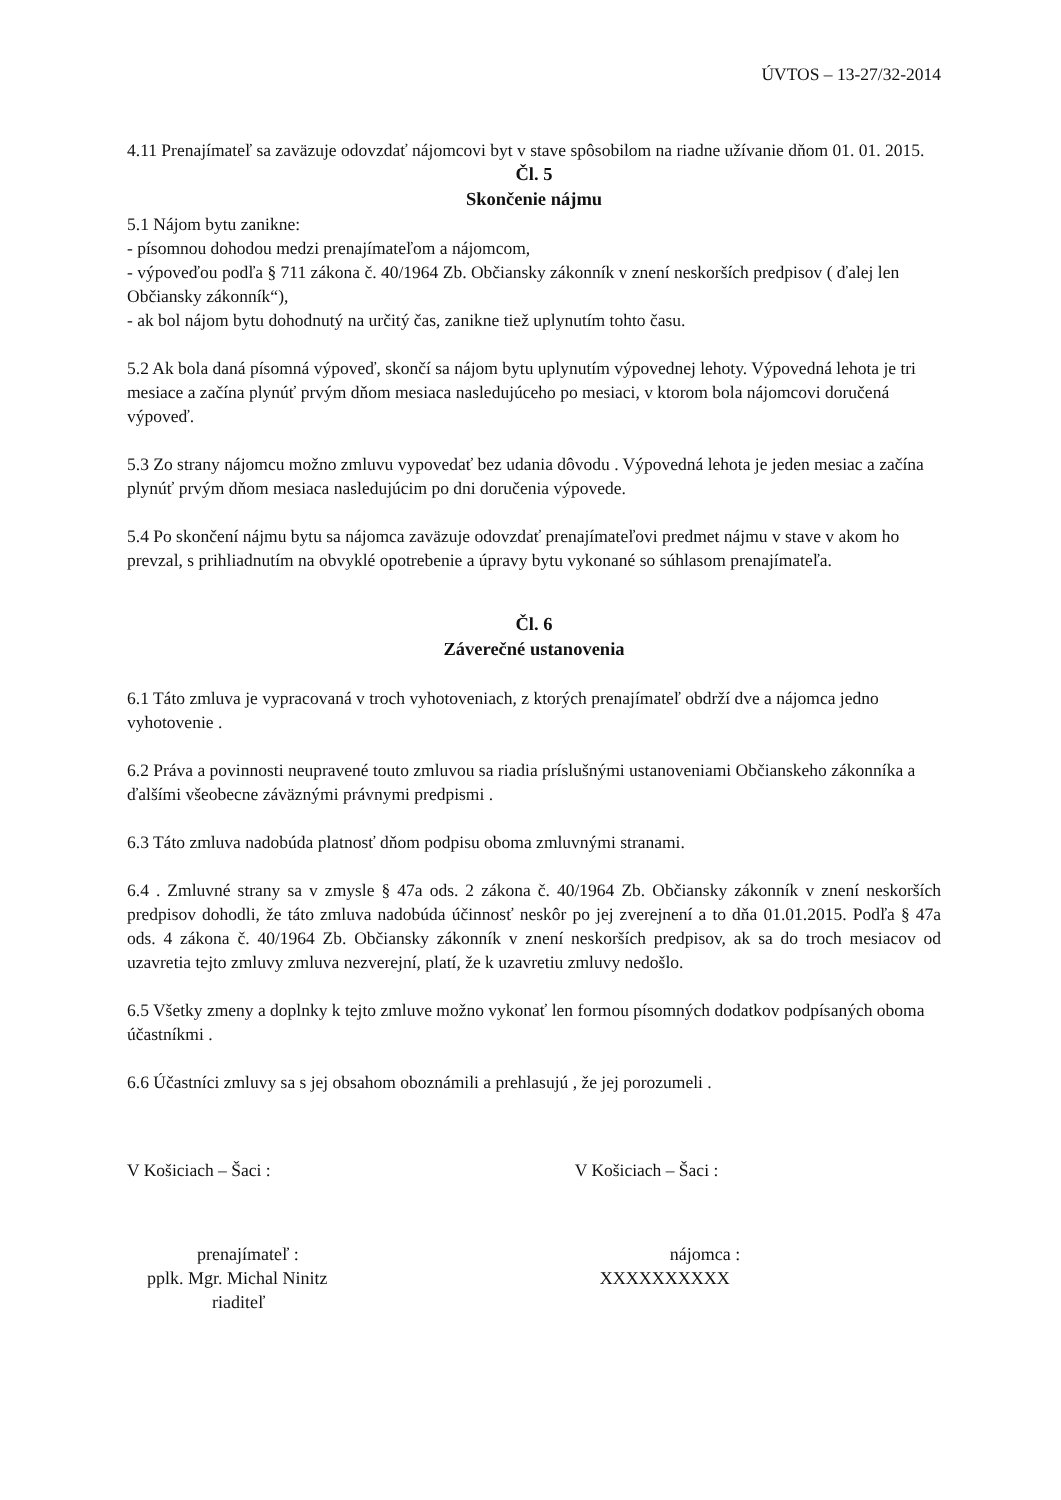ÚVTOS – 13-27/32-2014
4.11 Prenajímateľ sa zaväzuje odovzdať nájomcovi byt v stave spôsobilom na riadne užívanie dňom 01. 01. 2015.
Čl. 5
Skončenie nájmu
5.1 Nájom bytu zanikne:
- písomnou dohodou medzi prenajímateľom a nájomcom,
- výpoveďou podľa § 711 zákona č. 40/1964 Zb. Občiansky zákonník v znení neskorších predpisov ( ďalej len Občiansky zákonník“),
- ak bol nájom bytu dohodnutý na určitý čas, zanikne tiež uplynutím tohto času.
5.2 Ak bola daná písomná výpoveď, skončí sa nájom bytu uplynutím výpovednej lehoty. Výpovedná lehota je tri mesiace a začína plynúť prvým dňom mesiaca nasledujúceho po mesiaci, v ktorom bola nájomcovi doručená výpoveď.
5.3 Zo strany nájomcu možno zmluvu vypovedať bez udania dôvodu . Výpovedná lehota je jeden mesiac a začína plynúť prvým dňom mesiaca nasledujúcim po dni doručenia výpovede.
5.4 Po skončení nájmu bytu sa nájomca zaväzuje odovzdať prenajímateľovi predmet nájmu v stave v akom ho prevzal, s prihliadnutím na obvyklé opotrebenie a úpravy bytu vykonané so súhlasom prenajímateľa.
Čl. 6
Záverečné ustanovenia
6.1 Táto zmluva je vypracovaná v troch vyhotoveniach, z ktorých prenajímateľ obdrží dve a nájomca jedno vyhotovenie .
6.2 Práva a povinnosti neupravené touto zmluvou sa riadia príslušnými ustanoveniami Občianskeho zákonníka a ďalšími všeobecne záväznými právnymi predpismi .
6.3 Táto zmluva nadobúda platnosť dňom podpisu oboma zmluvnými stranami.
6.4 . Zmluvné strany sa v zmysle § 47a ods. 2 zákona č. 40/1964 Zb. Občiansky zákonník v znení neskorších predpisov dohodli, že táto zmluva nadobúda účinnosť neskôr po jej zverejnení a to dňa 01.01.2015. Podľa § 47a ods. 4 zákona č. 40/1964 Zb. Občiansky zákonník v znení neskorších predpisov, ak sa do troch mesiacov od uzavretia tejto zmluvy zmluva nezverejní, platí, že k uzavretiu zmluvy nedošlo.
6.5 Všetky zmeny a doplnky k tejto zmluve možno vykonať len formou písomných dodatkov podpísaných oboma účastníkmi .
6.6 Účastníci zmluvy sa s jej obsahom oboznámili a prehlasujú , že jej porozumeli .
V Košiciach – Šaci : V Košiciach – Šaci :
prenajímateľ :
pplk. Mgr. Michal Ninitz
riaditeľ
nájomca :
XXXXXXXXXX